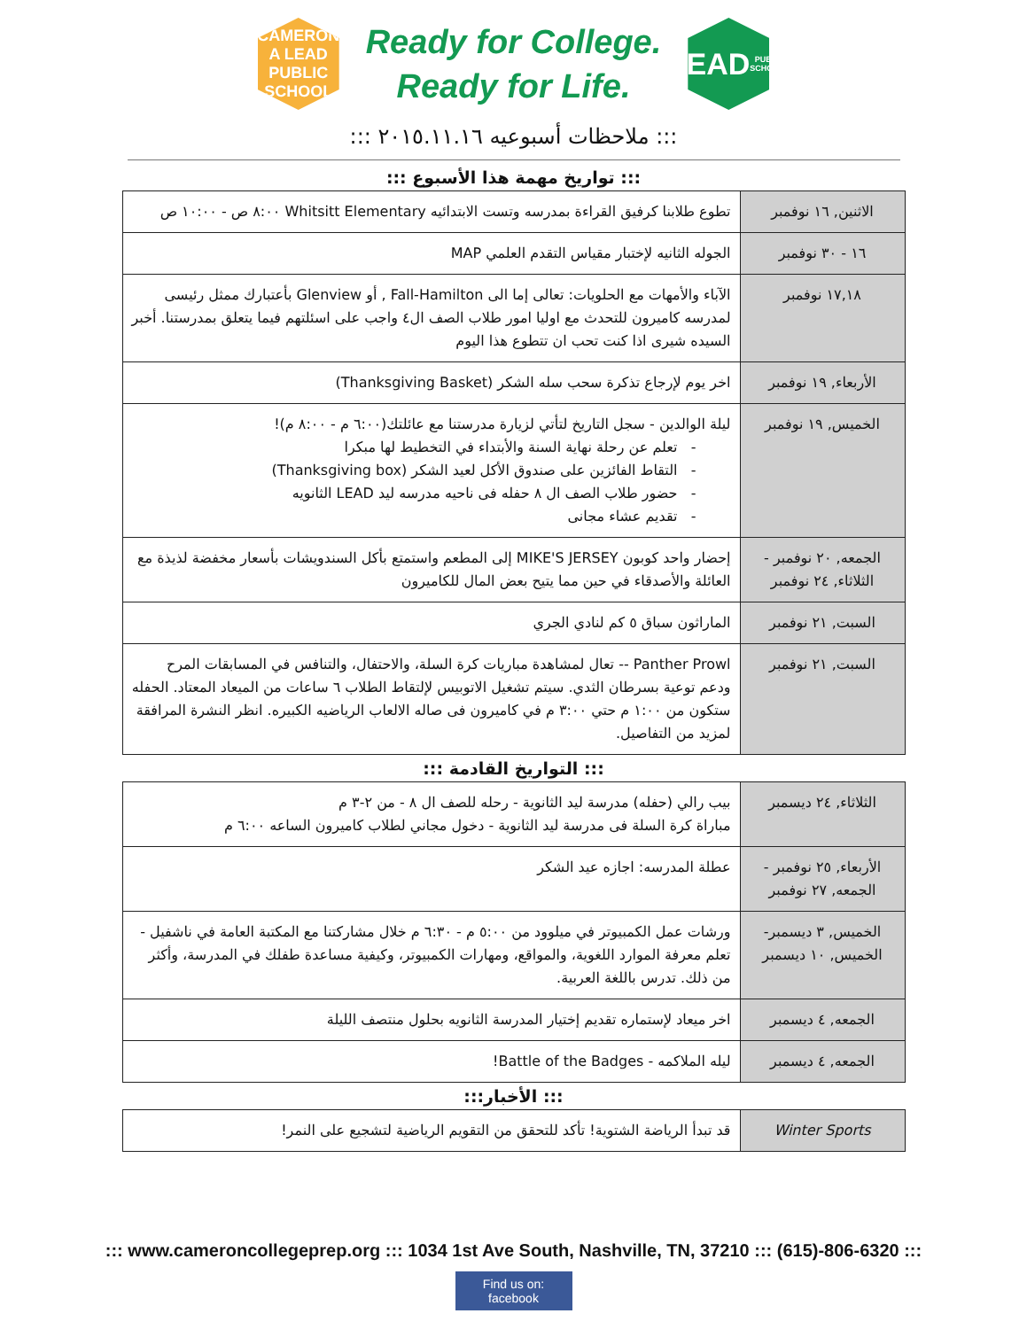CAMERON
A LEAD PUBLIC SCHOOL
Ready for College.
Ready for Life.
LEAD
PUBLIC SCHOOLS
::: ملاحظات أسبوعيه ٢٠١٥.١١.١٦ :::
::: تواريخ مهمة هذا الأسبوع :::
| الاثنين, ١٦ نوفمبر | تطوع طلابنا كرفيق القراءة بمدرسه وتست الابتدائيه Whitsitt Elementary ٨:٠٠ ص - ١٠:٠٠ ص |
| ١٦ - ٣٠ نوفمبر | الجوله الثانيه لإختبار مقياس التقدم العلمي MAP |
| ١٧,١٨ نوفمبر | الآباء والأمهات مع الحلويات: تعالى إما الى Fall-Hamilton , أو Glenview بأعتبارك ممثل رئيسى لمدرسه كاميرون للتحدث مع اوليا امور طلاب الصف ال٤ واجب على اسئلتهم فيما يتعلق بمدرستنا. أخبر السيده شيرى اذا كنت تحب ان تتطوع هذا اليوم |
| الأربعاء, ١٩ نوفمبر | اخر يوم لإرجاع تذكرة سحب سله الشكر (Thanksgiving Basket) |
| الخميس, ١٩ نوفمبر | ليلة الوالدين - سجل التاريخ لتأتي لزيارة مدرستنا مع عائلتك(٦:٠٠ م - ٨:٠٠ م)! تعلم عن رحلة نهاية السنة والأبتداء في التخطيط لها مبكرا التقاط الفائزين على صندوق الأكل لعيد الشكر (Thanksgiving box) حضور طلاب الصف ال ٨ حفله فى ناحيه مدرسه ليد LEAD الثانويه تقديم عشاء مجانى |
| الجمعه, ٢٠ نوفمبر - الثلاثاء, ٢٤ نوفمبر | إحضار واحد كوبون MIKE'S JERSEY إلى المطعم واستمتع بأكل السندويشات بأسعار مخفضة لذيذة مع العائلة والأصدقاء في حين مما يتيح بعض المال للكاميرون |
| السبت, ٢١ نوفمبر | الماراثون سباق ٥ كم لنادي الجري |
| السبت, ٢١ نوفمبر | Panther Prowl -- تعال لمشاهدة مباريات كرة السلة، والاحتفال، والتنافس في المسابقات المرح ودعم توعية بسرطان الثدي. سيتم تشغيل الاتوبيس لإلتقاط الطلاب ٦ ساعات من الميعاد المعتاد. الحفله ستكون من ١:٠٠ م حتي ٣:٠٠ م في كاميرون فى صاله الالعاب الرياضيه الكبيره. انظر النشرة المرافقة لمزيد من التفاصيل. |
::: التواريخ القادمة :::
| الثلاثاء, ٢٤ ديسمبر | بيب رالي (حفله) مدرسة ليد الثانوية - رحله للصف ال ٨ - من ٢-٣ م مباراة كرة السلة فى مدرسة ليد الثانوية - دخول مجاني لطلاب كاميرون الساعه ٦:٠٠ م |
| الأربعاء, ٢٥ نوفمبر - الجمعه, ٢٧ نوفمبر | عطلة المدرسه: اجازه عيد الشكر |
| الخميس, ٣ ديسمبر- الخميس, ١٠ ديسمبر | ورشات عمل الكمبيوتر في ميلوود من ٥:٠٠ م - ٦:٣٠ م خلال مشاركتنا مع المكتبة العامة في ناشفيل - تعلم معرفة الموارد اللغوية، والمواقع، ومهارات الكمبيوتر، وكيفية مساعدة طفلك في المدرسة، وأكثر من ذلك. تدرس باللغة العربية. |
| الجمعه, ٤ ديسمبر | اخر ميعاد لإستماره تقديم إختيار المدرسة الثانويه بحلول منتصف الليلة |
| الجمعه, ٤ ديسمبر | ليله الملاكمه - Battle of the Badges! |
::: الأخبار:::
| Winter Sports | قد تبدأ الرياضة الشتوية! تأكد للتحقق من التقويم الرياضية لتشجيع على النمر! |
::: www.cameroncollegeprep.org ::: 1034 1st Ave South, Nashville, TN, 37210 ::: (615)-806-6320 :::
Find us on: facebook